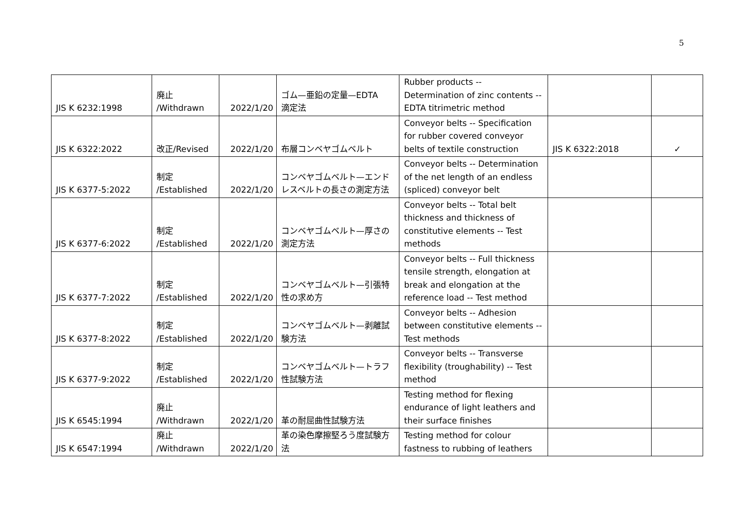5
| JIS K 6232:1998 | 廃止 /Withdrawn | 2022/1/20 | ゴム—亜鉛の定量—EDTA 滴定法 | Rubber products -- Determination of zinc contents -- EDTA titrimetric method | | |
| JIS K 6322:2022 | 改正/Revised | 2022/1/20 | 布層コンベヤゴムベルト | Conveyor belts -- Specification for rubber covered conveyor belts of textile construction | JIS K 6322:2018 | ✓ |
| JIS K 6377-5:2022 | 制定 /Established | 2022/1/20 | コンベヤゴムベルト—エンドレスベルトの長さの測定方法 | Conveyor belts -- Determination of the net length of an endless (spliced) conveyor belt | | |
| JIS K 6377-6:2022 | 制定 /Established | 2022/1/20 | コンベヤゴムベルト—厚さの測定方法 | Conveyor belts -- Total belt thickness and thickness of constitutive elements -- Test methods | | |
| JIS K 6377-7:2022 | 制定 /Established | 2022/1/20 | コンベヤゴムベルト—引張特性の求め方 | Conveyor belts -- Full thickness tensile strength, elongation at break and elongation at the reference load -- Test method | | |
| JIS K 6377-8:2022 | 制定 /Established | 2022/1/20 | コンベヤゴムベルト—剥離試験方法 | Conveyor belts -- Adhesion between constitutive elements -- Test methods | | |
| JIS K 6377-9:2022 | 制定 /Established | 2022/1/20 | コンベヤゴムベルト—トラフ性試験方法 | Conveyor belts -- Transverse flexibility (troughability) -- Test method | | |
| JIS K 6545:1994 | 廃止 /Withdrawn | 2022/1/20 | 革の耐屈曲性試験方法 | Testing method for flexing endurance of light leathers and their surface finishes | | |
| JIS K 6547:1994 | 廃止 /Withdrawn | 2022/1/20 | 革の染色摩擦堅ろう度試験方法 | Testing method for colour fastness to rubbing of leathers | | |